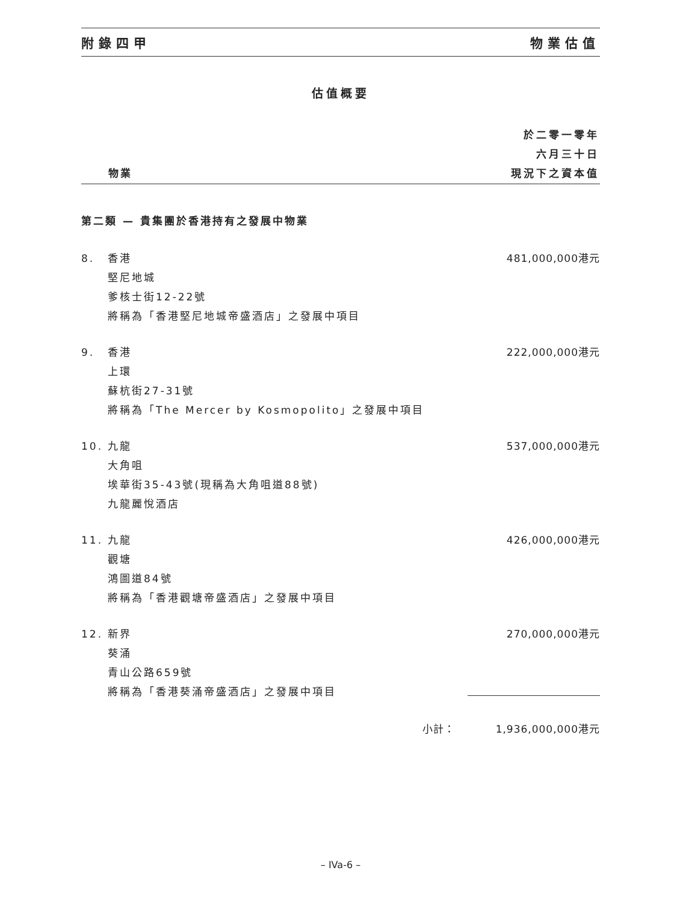附錄四甲 物業估值
估值概要
| | 物業 | 於二零一零年 六月三十日 現況下之資本值 |
| --- | --- | --- |
| 第二類 — 貴集團於香港持有之發展中物業 | | |
| 8. | 香港 堅尼地城 爹核士街12-22號 將稱為「香港堅尼地城帝盛酒店」之發展中項目 | 481,000,000港元 |
| 9. | 香港 上環 蘇杭街27-31號 將稱為「The Mercer by Kosmopolito」之發展中項目 | 222,000,000港元 |
| 10. | 九龍 大角咀 埃華街35-43號(現稱為大角咀道88號) 九龍麗悅酒店 | 537,000,000港元 |
| 11. | 九龍 觀塘 鴻圖道84號 將稱為「香港觀塘帝盛酒店」之發展中項目 | 426,000,000港元 |
| 12. | 新界 葵涌 青山公路659號 將稱為「香港葵涌帝盛酒店」之發展中項目 | 270,000,000港元 |
| | 小計： | 1,936,000,000港元 |
– IVa-6 –